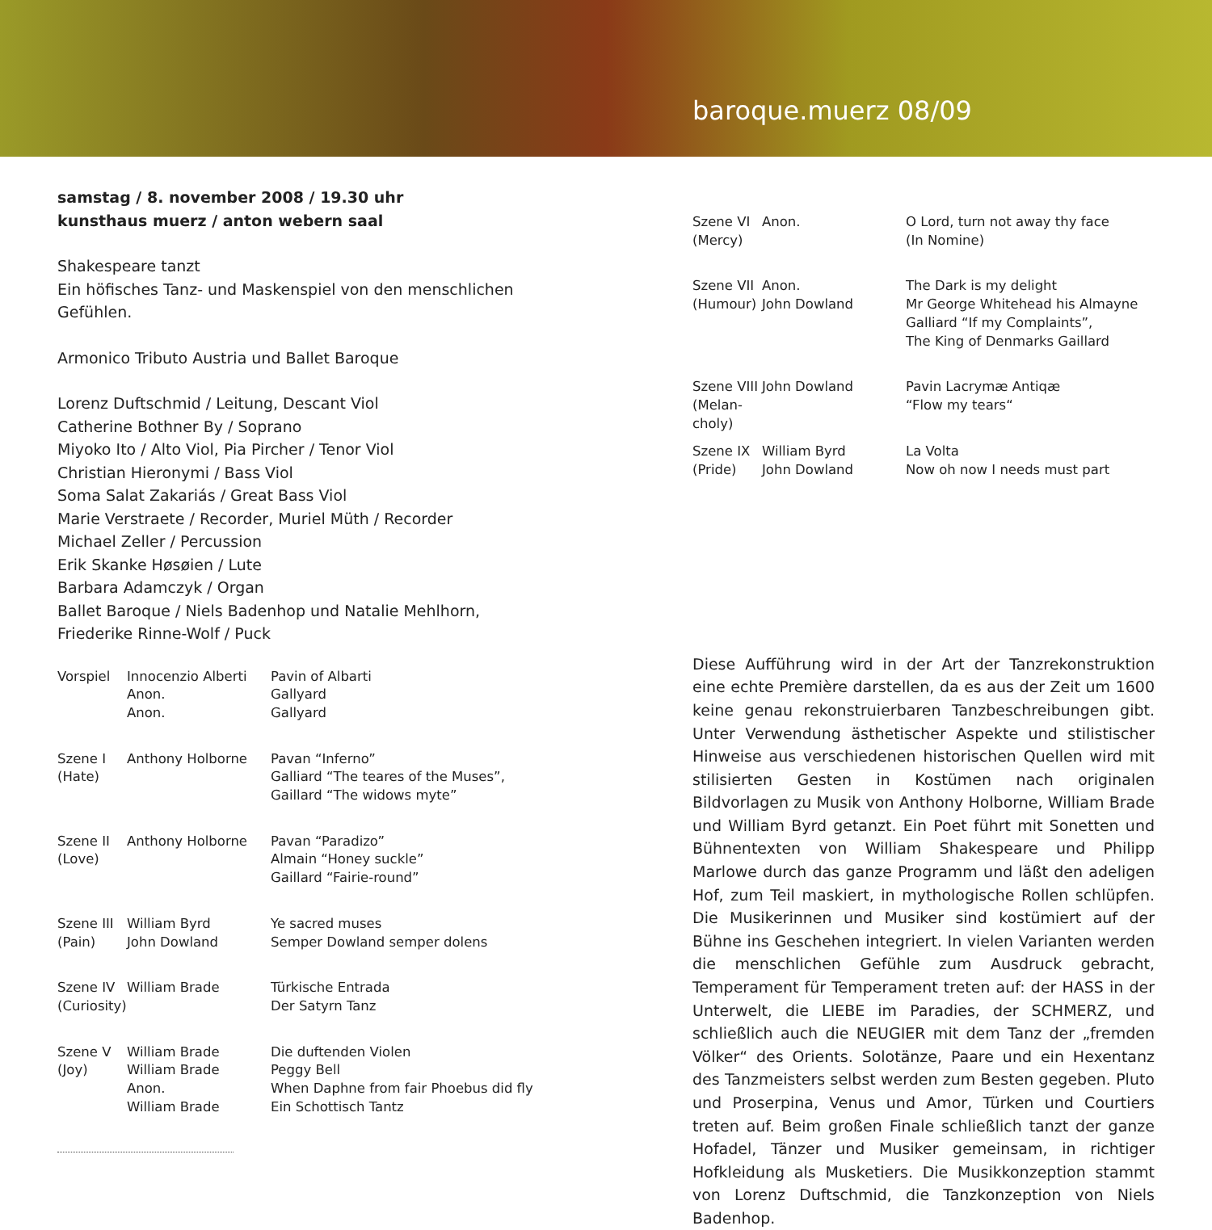baroque.muerz 08/09
samstag / 8. november 2008 / 19.30 uhr
kunsthaus muerz / anton webern saal
Shakespeare tanzt
Ein höfisches Tanz- und Maskenspiel von den menschlichen Gefühlen.
Armonico Tributo Austria und Ballet Baroque
Lorenz Duftschmid / Leitung, Descant Viol
Catherine Bothner By / Soprano
Miyoko Ito / Alto Viol, Pia Pircher / Tenor Viol
Christian Hieronymi / Bass Viol
Soma Salat Zakariás / Great Bass Viol
Marie Verstraete / Recorder, Muriel Müth / Recorder
Michael Zeller / Percussion
Erik Skanke Høsøien / Lute
Barbara Adamczyk / Organ
Ballet Baroque / Niels Badenhop und Natalie Mehlhorn, Friederike Rinne-Wolf / Puck
| Vorspiel | Innocenzio Alberti Anon. Anon. | Pavin of Albarti Gallyard Gallyard |
| Szene I (Hate) | Anthony Holborne | Pavan “Inferno” Galliard “The teares of the Muses”, Gaillard “The widows myte” |
| Szene II (Love) | Anthony Holborne | Pavan “Paradizo” Almain “Honey suckle” Gaillard “Fairie-round” |
| Szene III (Pain) | William Byrd John Dowland | Ye sacred muses Semper Dowland semper dolens |
| Szene IV (Curiosity) | William Brade | Türkische Entrada Der Satyrn Tanz |
| Szene V (Joy) | William Brade William Brade Anon. William Brade | Die duftenden Violen Peggy Bell When Daphne from fair Phoebus did fly Ein Schottisch Tantz |
| Szene VI (Mercy) | Anon. | O Lord, turn not away thy face (In Nomine) |
| Szene VII (Humour) | Anon. John Dowland | The Dark is my delight Mr George Whitehead his Almayne Galliard “If my Complaints”, The King of Denmarks Gaillard |
| Szene VIII (Melan- choly) | John Dowland | Pavin Lacrymæ Antiqæ “Flow my tears“ |
| Szene IX (Pride) | William Byrd John Dowland | La Volta Now oh now I needs must part |
Diese Aufführung wird in der Art der Tanzrekonstruktion eine echte Première darstellen, da es aus der Zeit um 1600 keine genau rekonstruierbaren Tanzbeschreibungen gibt. Unter Verwendung ästhetischer Aspekte und stilistischer Hinweise aus verschiedenen historischen Quellen wird mit stilisierten Gesten in Kostümen nach originalen Bildvorlagen zu Musik von Anthony Holborne, William Brade und William Byrd getanzt. Ein Poet führt mit Sonetten und Bühnentexten von William Shakespeare und Philipp Marlowe durch das ganze Programm und läßt den adeligen Hof, zum Teil maskiert, in mythologische Rollen schlüpfen. Die Musikerinnen und Musiker sind kostümiert auf der Bühne ins Geschehen integriert. In vielen Varianten werden die menschlichen Gefühle zum Ausdruck gebracht, Temperament für Temperament treten auf: der HASS in der Unterwelt, die LIEBE im Paradies, der SCHMERZ, und schließlich auch die NEUGIER mit dem Tanz der „fremden Völker“ des Orients. Solotänze, Paare und ein Hexentanz des Tanzmeisters selbst werden zum Besten gegeben. Pluto und Proserpina, Venus und Amor, Türken und Courtiers treten auf. Beim großen Finale schließlich tanzt der ganze Hofadel, Tänzer und Musiker gemeinsam, in richtiger Hofkleidung als Musketiers. Die Musikkonzeption stammt von Lorenz Duftschmid, die Tanzkonzeption von Niels Badenhop.